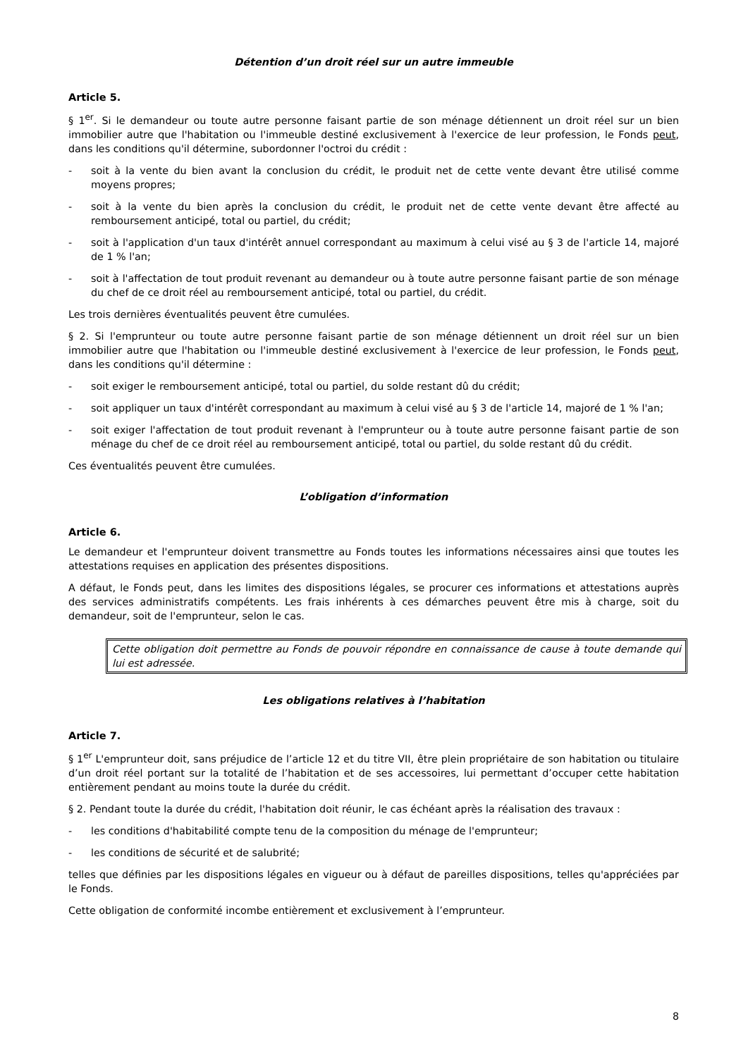Détention d’un droit réel sur un autre immeuble
Article 5.
§ 1<sup>er</sup>. Si le demandeur ou toute autre personne faisant partie de son ménage détiennent un droit réel sur un bien immobilier autre que l'habitation ou l'immeuble destiné exclusivement à l'exercice de leur profession, le Fonds peut, dans les conditions qu'il détermine, subordonner l'octroi du crédit :
- soit à la vente du bien avant la conclusion du crédit, le produit net de cette vente devant être utilisé comme moyens propres;
- soit à la vente du bien après la conclusion du crédit, le produit net de cette vente devant être affecté au remboursement anticipé, total ou partiel, du crédit;
- soit à l'application d'un taux d'intérêt annuel correspondant au maximum à celui visé au § 3 de l'article 14, majoré de 1 % l'an;
- soit à l'affectation de tout produit revenant au demandeur ou à toute autre personne faisant partie de son ménage du chef de ce droit réel au remboursement anticipé, total ou partiel, du crédit.
Les trois dernières éventualités peuvent être cumulées.
§ 2. Si l'emprunteur ou toute autre personne faisant partie de son ménage détiennent un droit réel sur un bien immobilier autre que l'habitation ou l'immeuble destiné exclusivement à l'exercice de leur profession, le Fonds peut, dans les conditions qu'il détermine :
- soit exiger le remboursement anticipé, total ou partiel, du solde restant dû du crédit;
- soit appliquer un taux d'intérêt correspondant au maximum à celui visé au § 3 de l'article 14, majoré de 1 % l'an;
- soit exiger l'affectation de tout produit revenant à l'emprunteur ou à toute autre personne faisant partie de son ménage du chef de ce droit réel au remboursement anticipé, total ou partiel, du solde restant dû du crédit.
Ces éventualités peuvent être cumulées.
L’obligation d’information
Article 6.
Le demandeur et l'emprunteur doivent transmettre au Fonds toutes les informations nécessaires ainsi que toutes les attestations requises en application des présentes dispositions.
A défaut, le Fonds peut, dans les limites des dispositions légales, se procurer ces informations et attestations auprès des services administratifs compétents. Les frais inhérents à ces démarches peuvent être mis à charge, soit du demandeur, soit de l'emprunteur, selon le cas.
Cette obligation doit permettre au Fonds de pouvoir répondre en connaissance de cause à toute demande qui lui est adressée.
Les obligations relatives à l’habitation
Article 7.
§ 1<sup>er</sup> L'emprunteur doit, sans préjudice de l’article 12 et du titre VII, être plein propriétaire de son habitation ou titulaire d’un droit réel portant sur la totalité de l’habitation et de ses accessoires, lui permettant d’occuper cette habitation entièrement pendant au moins toute la durée du crédit.
§ 2. Pendant toute la durée du crédit, l'habitation doit réunir, le cas échéant après la réalisation des travaux :
- les conditions d'habitabilité compte tenu de la composition du ménage de l'emprunteur;
- les conditions de sécurité et de salubrité;
telles que définies par les dispositions légales en vigueur ou à défaut de pareilles dispositions, telles qu'appréciées par le Fonds.
Cette obligation de conformité incombe entièrement et exclusivement à l’emprunteur.
8